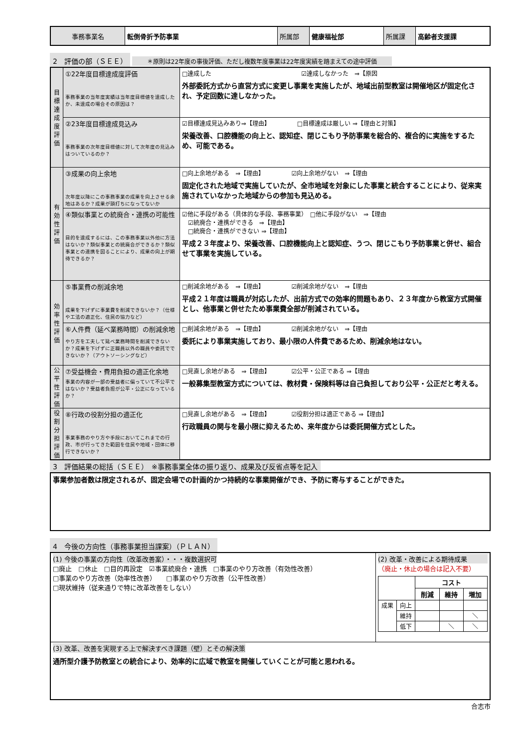| 事務事業名 | 転倒骨折予防事業 | 所属部 | 健康福祉部 | 所属課 | 高齢者支援課 |
2　評価の部（ＳＥＥ）
＊原則は22年度の事後評価、ただし複数年度事業は22年度実績を踏まえての途中評価
| 目標達成度評価 | ①22年度目標達成度評価 事務事業の当年度実績は当年度目標値を達成したか、未達成の場合その原因は？ | □達成した ☑達成しなかった ⇒【原因 外部委託方式から直営方式に変更し事業を実施したが、地域出前型教室は開催地区が固定化され、予定回数に達しなかった。 |
| | ②23年度目標達成見込み 事務事業の次年度目標値に対して次年度の見込みはついているのか？ | ☑目標達成見込みあり⇒【理由】 □目標達成は厳しい ⇒【理由と対策】 栄養改善、口腔機能の向上と、認知症、閉じこもり予防事業を総合的、複合的に実施をするため、可能である。 |
| 有効性評価 | ③成果の向上余地 次年度以降にこの事務事業の成果を向上させる余地はあるか？成果が頭打ちになってないか | □向上余地がある ⇒【理由】 ☑向上余地がない ⇒【理由 固定化された地域で実施していたが、全市地域を対象にした事業と統合することにより、従来実施されていなかった地域からの参加も見込める。 |
| | ④類似事業との統廃合・連携の可能性 目的を達成するには、この事務事業以外他に方法はないか？類似事業との統廃合ができるか？類似事業との連携を図ることにより、成果の向上が期待できるか？ | ☑他に手段がある（具体的な手段、事務事業） □他に手段がない ⇒【理由 ☑統廃合・連携ができる ⇒【理由】 □統廃合・連携ができない ⇒【理由】 平成２３年度より、栄養改善、口腔機能向上と認知症、うつ、閉じこもり予防事業と併せ、組合せて事業を実施している。 |
| 効率性評価 | ⑤事業費の削減余地 成果を下げずに事業費を削減できないか？（仕様や工法の適正化、住民の協力など） | □削減余地がある ⇒【理由】 ☑削減余地がない ⇒【理由 平成２１年度は職員が対応したが、出前方式での効率的問題もあり、２３年度から教室方式開催とし、他事業と併せたため事業費全部が削減されている。 |
| | ⑥人件費（延べ業務時間）の削減余地 やり方を工夫して延べ業務時間を削減できないか？成果を下げずに正職員以外の職員や委託でできないか？（アウトソーシングなど） | □削減余地がある ⇒【理由】 ☑削減余地がない ⇒【理由 委託により事業実施しており、最小限の人件費であるため、削減余地はない。 |
| 公平性評価 | ⑦受益機会・費用負担の適正化余地 事業の内容が一部の受益者に偏っていて不公平ではないか？受益者負担が公平・公正になっているか？ | □見直し余地がある ⇒【理由】 ☑公平・公正である ⇒【理由 一般募集型教室方式については、教材費・保険料等は自己負担しており公平・公正だと考える。 |
| 役割分担評価 | ⑧行政の役割分担の適正化 事業事務のやり方や手段においてこれまでの行政、市が行ってきた範囲を住民や地域・団体に移行できないか？ | □見直し余地がある ⇒【理由】 ☑役割分担は適正である ⇒【理由】 行政職員の関与を最小限に抑えるため、来年度からは委託開催方式とした。 |
3　評価結果の総括（ＳＥＥ）　※事務事業全体の振り返り、成果及び反省点等を記入
| 事業参加者数は限定されるが、固定会場での計画的かつ持続的な事業開催ができ、予防に寄与することができた。 |
4　今後の方向性（事務事業担当課案）（ＰＬＡＮ）
| (1) 今後の事業の方向性（改革改善案）・・・複数選択可 □廃止 □休止 □目的再設定 ☑事業統廃合・連携 □事業のやり方改善（有効性改善） □事業のやり方改善（効率性改善） □事業のやり方改善（公平性改善） □現状維持（従来通りで特に改革改善をしない） | (2) 改革・改善による期待成果 （廃止・休止の場合は記入不要） / / / コスト / / / / / / 削減 / 維持 / 増加 / / 成果 / 向上 / / / / / / 維持 / / / ＼ / / / 低下 / / ＼ / ＼ / |
| (3) 改革、改善を実現する上で解決すべき課題（壁）とその解決策 通所型介護予防教室との統合により、効率的に広域で教室を開催していくことが可能と思われる。 | |
合志市